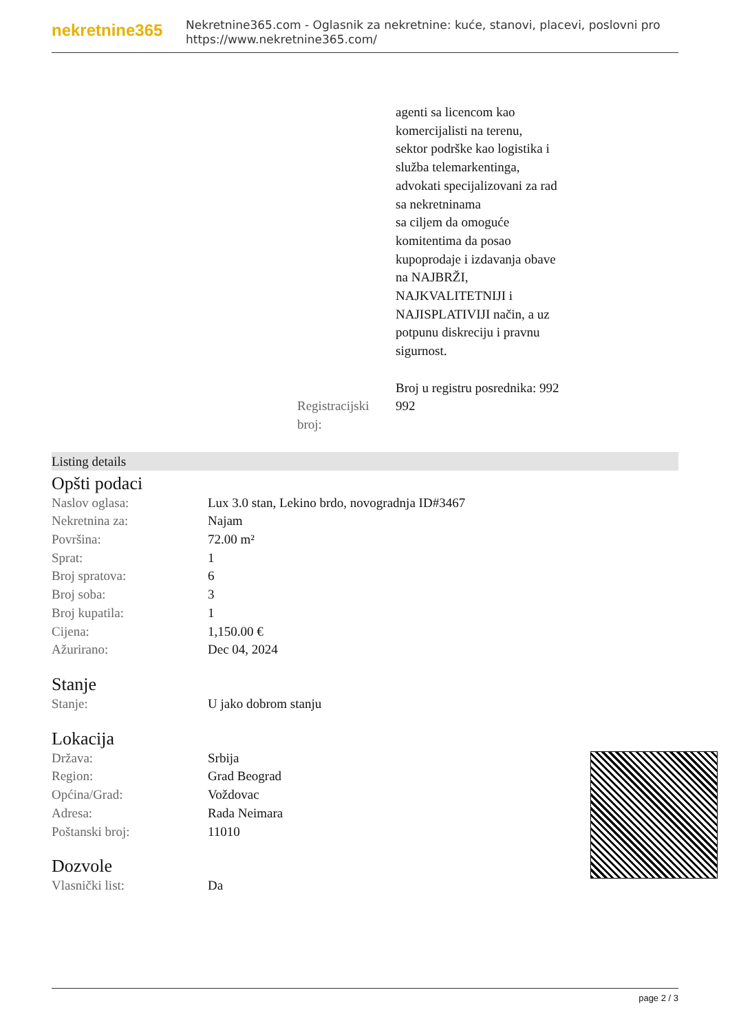nekretnine365
Nekretnine365.com - Oglasnik za nekretnine: kuće, stanovi, placevi, poslovni pro
https://www.nekretnine365.com/
agenti sa licencom kao
komercijalisti na terenu,
sektor podrške kao logistika i
služba telemarkentinga,
advokati specijalizovani za rad
sa nekretninama
sa ciljem da omoguće
komitentima da posao
kupoprodaje i izdavanja obave
na NAJBRŽI,
NAJKVALITETNIJI i
NAJISPLATIVIJI način, a uz
potpunu diskreciju i pravnu
sigurnost.
Broj u registru posrednika: 992
| Registracijski broj: | 992 |
Listing details
Opšti podaci
| Naslov oglasa: | Lux 3.0 stan, Lekino brdo, novogradnja ID#3467 |
| Nekretnina za: | Najam |
| Površina: | 72.00 m² |
| Sprat: | 1 |
| Broj spratova: | 6 |
| Broj soba: | 3 |
| Broj kupatila: | 1 |
| Cijena: | 1,150.00 € |
| Ažurirano: | Dec 04, 2024 |
Stanje
| Stanje: | U jako dobrom stanju |
Lokacija
| Država: | Srbija |
| Region: | Grad Beograd |
| Općina/Grad: | Voždovac |
| Adresa: | Rada Neimara |
| Poštanski broj: | 11010 |
Dozvole
| Vlasnički list: | Da |
page 2 / 3